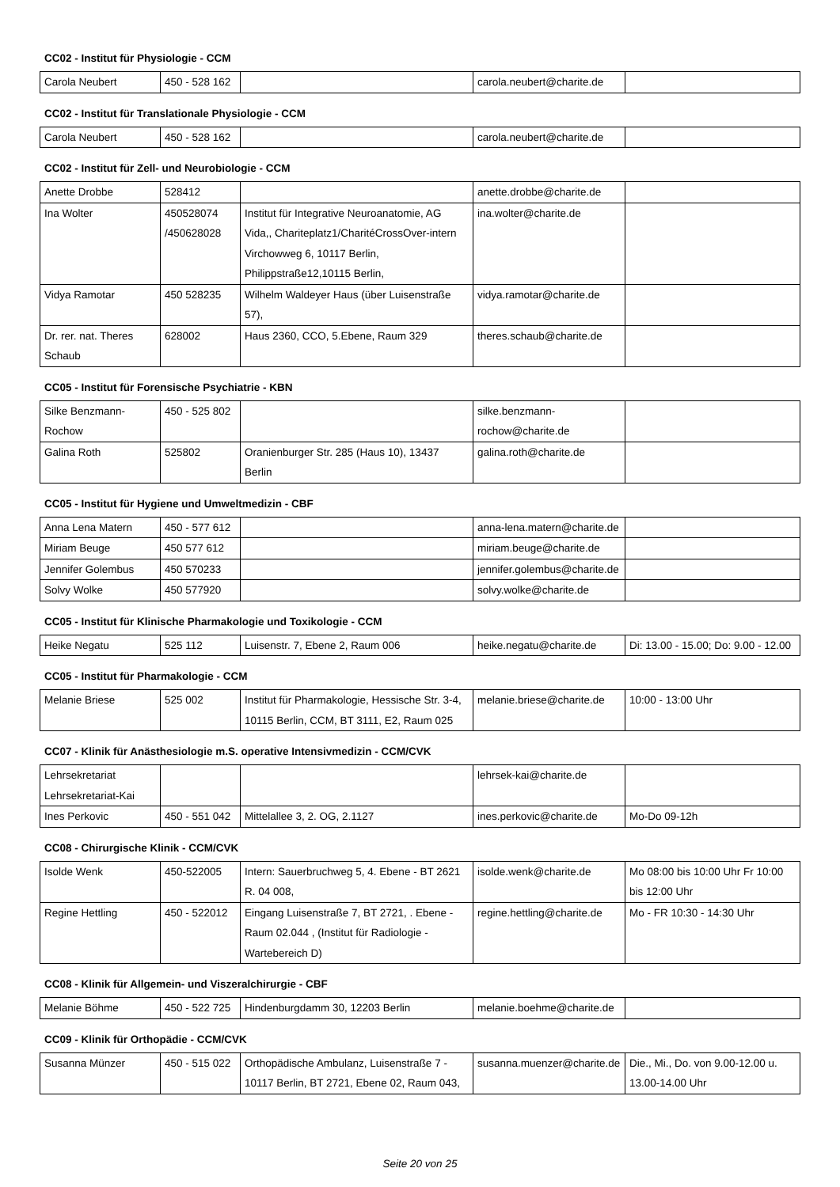CC02 - Institut für Physiologie - CCM
| Carola Neubert | 450 - 528 162 | | carola.neubert@charite.de | |
CC02 - Institut für Translationale Physiologie - CCM
| Carola Neubert | 450 - 528 162 | | carola.neubert@charite.de | |
CC02 - Institut für Zell- und Neurobiologie - CCM
| Anette Drobbe | 528412 | | anette.drobbe@charite.de | |
| Ina Wolter | 450528074 /450628028 | Institut für Integrative Neuroanatomie, AG Vida,, Chariteplatz1/CharitéCrossOver-intern Virchowweg 6, 10117 Berlin, Philippstraße12,10115 Berlin, | ina.wolter@charite.de | |
| Vidya Ramotar | 450 528235 | Wilhelm Waldeyer Haus (über Luisenstraße 57), | vidya.ramotar@charite.de | |
| Dr. rer. nat. Theres Schaub | 628002 | Haus 2360, CCO, 5.Ebene, Raum 329 | theres.schaub@charite.de | |
CC05 - Institut für Forensische Psychiatrie - KBN
| Silke Benzmann-Rochow | 450 - 525 802 | | silke.benzmann-rochow@charite.de | |
| Galina Roth | 525802 | Oranienburger Str. 285 (Haus 10), 13437 Berlin | galina.roth@charite.de | |
CC05 - Institut für Hygiene und Umweltmedizin - CBF
| Anna Lena Matern | 450 - 577 612 | | anna-lena.matern@charite.de | |
| Miriam Beuge | 450 577 612 | | miriam.beuge@charite.de | |
| Jennifer Golembus | 450 570233 | | jennifer.golembus@charite.de | |
| Solvy Wolke | 450 577920 | | solvy.wolke@charite.de | |
CC05 - Institut für Klinische Pharmakologie und Toxikologie - CCM
| Heike Negatu | 525 112 | Luisenstr. 7, Ebene 2, Raum 006 | heike.negatu@charite.de | Di: 13.00 - 15.00; Do: 9.00 - 12.00 |
CC05 - Institut für Pharmakologie - CCM
| Melanie Briese | 525 002 | Institut für Pharmakologie, Hessische Str. 3-4, 10115 Berlin, CCM, BT 3111, E2, Raum 025 | melanie.briese@charite.de | 10:00 - 13:00 Uhr |
CC07 - Klinik für Anästhesiologie m.S. operative Intensivmedizin - CCM/CVK
| Lehrsekretariat Lehrsekretariat-Kai | | | lehrsek-kai@charite.de | |
| Ines Perkovic | 450 - 551 042 | Mittelallee 3, 2. OG, 2.1127 | ines.perkovic@charite.de | Mo-Do 09-12h |
CC08 - Chirurgische Klinik - CCM/CVK
| Isolde Wenk | 450-522005 | Intern: Sauerbruchweg 5, 4. Ebene - BT 2621 R. 04 008, | isolde.wenk@charite.de | Mo 08:00 bis 10:00 Uhr Fr 10:00 bis 12:00 Uhr |
| Regine Hettling | 450 - 522012 | Eingang Luisenstraße 7, BT 2721, . Ebene - Raum 02.044 , (Institut für Radiologie - Wartebereich D) | regine.hettling@charite.de | Mo - FR 10:30 - 14:30 Uhr |
CC08 - Klinik für Allgemein- und Viszeralchirurgie - CBF
| Melanie Böhme | 450 - 522 725 | Hindenburgdamm 30, 12203 Berlin | melanie.boehme@charite.de | |
CC09 - Klinik für Orthopädie - CCM/CVK
| Susanna Münzer | 450 - 515 022 | Orthopädische Ambulanz, Luisenstraße 7 - 10117 Berlin, BT 2721, Ebene 02, Raum 043, | susanna.muenzer@charite.de | Die., Mi., Do. von 9.00-12.00 u. 13.00-14.00 Uhr |
Seite 20 von 25